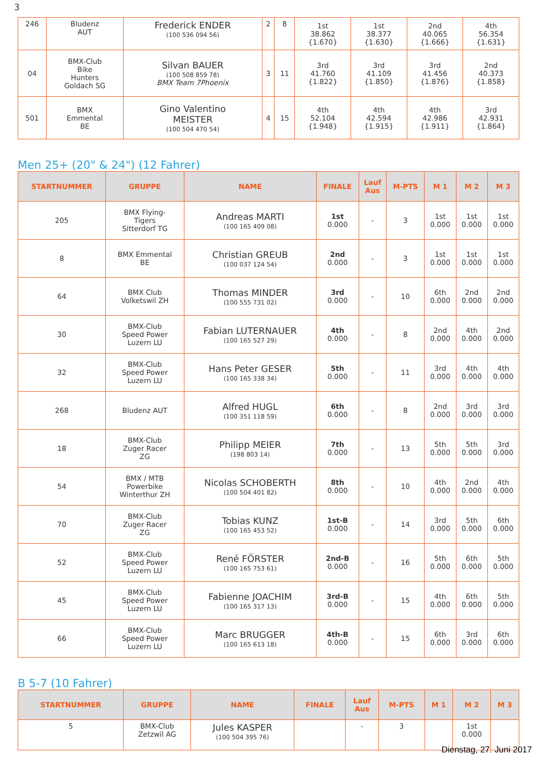3
| 246 | Bludenz AUT | Frederick ENDER (100 536 094 56) | 2 | 8 | 1st 38.862 {1.670} | 1st 38.377 {1.630} | 2nd 40.065 {1.666} | 4th 56.354 {1.631} |
| 04 | BMX-Club Bike Hunters Goldach SG | Silvan BAUER (100 508 859 78) BMX Team 7Phoenix | 3 | 11 | 3rd 41.760 {1.822} | 3rd 41.109 {1.850} | 3rd 41.456 {1.876} | 2nd 40.373 {1.858} |
| 501 | BMX Emmental BE | Gino Valentino MEISTER (100 504 470 54) | 4 | 15 | 4th 52.104 {1.948} | 4th 42.594 {1.915} | 4th 42.986 {1.911} | 3rd 42.931 {1.864} |
Men 25+ (20" & 24") (12 Fahrer)
| STARTNUMMER | GRUPPE | NAME | FINALE | Lauf Aus | M-PTS | M 1 | M 2 | M 3 |
| --- | --- | --- | --- | --- | --- | --- | --- | --- |
| 205 | BMX Flying- Tigers Sitterdorf TG | Andreas MARTI (100 165 409 08) | 1st 0.000 | - | 3 | 1st 0.000 | 1st 0.000 | 1st 0.000 |
| 8 | BMX Emmental BE | Christian GREUB (100 037 124 54) | 2nd 0.000 | - | 3 | 1st 0.000 | 1st 0.000 | 1st 0.000 |
| 64 | BMX Club Volketswil ZH | Thomas MINDER (100 555 731 02) | 3rd 0.000 | - | 10 | 6th 0.000 | 2nd 0.000 | 2nd 0.000 |
| 30 | BMX-Club Speed Power Luzern LU | Fabian LUTERNAUER (100 165 527 29) | 4th 0.000 | - | 8 | 2nd 0.000 | 4th 0.000 | 2nd 0.000 |
| 32 | BMX-Club Speed Power Luzern LU | Hans Peter GESER (100 165 338 34) | 5th 0.000 | - | 11 | 3rd 0.000 | 4th 0.000 | 4th 0.000 |
| 268 | Bludenz AUT | Alfred HUGL (100 351 118 59) | 6th 0.000 | - | 8 | 2nd 0.000 | 3rd 0.000 | 3rd 0.000 |
| 18 | BMX-Club Zuger Racer ZG | Philipp MEIER (198 803 14) | 7th 0.000 | - | 13 | 5th 0.000 | 5th 0.000 | 3rd 0.000 |
| 54 | BMX / MTB Powerbike Winterthur ZH | Nicolas SCHOBERTH (100 504 401 82) | 8th 0.000 | - | 10 | 4th 0.000 | 2nd 0.000 | 4th 0.000 |
| 70 | BMX-Club Zuger Racer ZG | Tobias KUNZ (100 165 453 52) | 1st-B 0.000 | - | 14 | 3rd 0.000 | 5th 0.000 | 6th 0.000 |
| 52 | BMX-Club Speed Power Luzern LU | René FÖRSTER (100 165 753 61) | 2nd-B 0.000 | - | 16 | 5th 0.000 | 6th 0.000 | 5th 0.000 |
| 45 | BMX-Club Speed Power Luzern LU | Fabienne JOACHIM (100 165 317 13) | 3rd-B 0.000 | - | 15 | 4th 0.000 | 6th 0.000 | 5th 0.000 |
| 66 | BMX-Club Speed Power Luzern LU | Marc BRUGGER (100 165 613 18) | 4th-B 0.000 | - | 15 | 6th 0.000 | 3rd 0.000 | 6th 0.000 |
B 5-7 (10 Fahrer)
| STARTNUMMER | GRUPPE | NAME | FINALE | Lauf Aus | M-PTS | M 1 | M 2 | M 3 |
| --- | --- | --- | --- | --- | --- | --- | --- | --- |
| 5 | BMX-Club Zetzwil AG | Jules KASPER (100 504 395 76) | | - | 3 | | 1st 0.000 | |
Dienstag, 27. Juni 2017